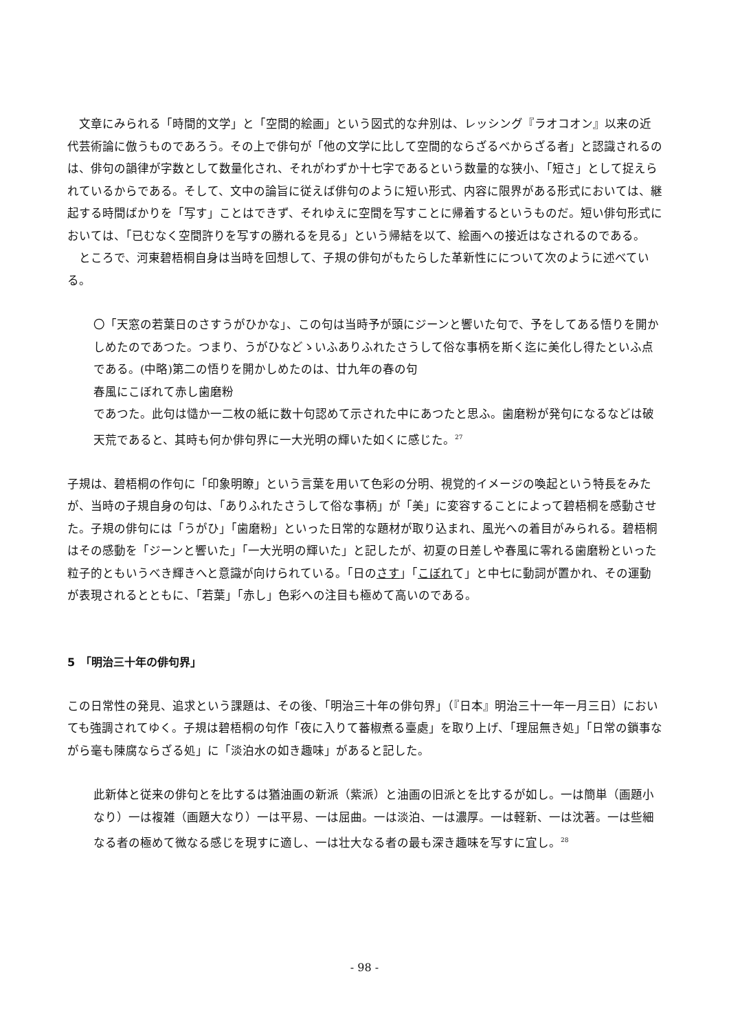文章にみられる「時間的文学」と「空間的絵画」という図式的な弁別は、レッシング『ラオコオン』以来の近代芸術論に倣うものであろう。その上で俳句が「他の文学に比して空間的ならざるべからざる者」と認識されるのは、俳句の韻律が字数として数量化され、それがわずか十七字であるという数量的な狭小、「短さ」として捉えられているからである。そして、文中の論旨に従えば俳句のように短い形式、内容に限界がある形式においては、継起する時間ばかりを「写す」ことはできず、それゆえに空間を写すことに帰着するというものだ。短い俳句形式においては、「已むなく空間許りを写すの勝れるを見る」という帰結を以て、絵画への接近はなされるのである。
　ところで、河東碧梧桐自身は当時を回想して、子規の俳句がもたらした革新性にについて次のように述べている。
〇「天窓の若葉日のさすうがひかな」、この句は当時予が頭にジーンと響いた句で、予をしてある悟りを開かしめたのであつた。つまり、うがひなどゝいふありふれたさうして俗な事柄を斯く迄に美化し得たといふ点である。(中略)第二の悟りを開かしめたのは、廿九年の春の句
春風にこぼれて赤し歯磨粉
であつた。此句は慥か一二枚の紙に数十句認めて示された中にあつたと思ふ。歯磨粉が発句になるなどは破天荒であると、其時も何か俳句界に一大光明の輝いた如くに感じた。<sup>27</sup>
子規は、碧梧桐の作句に「印象明瞭」という言葉を用いて色彩の分明、視覚的イメージの喚起という特長をみたが、当時の子規自身の句は、「ありふれたさうして俗な事柄」が「美」に変容することによって碧梧桐を感動させた。子規の俳句には「うがひ」「歯磨粉」といった日常的な題材が取り込まれ、風光への着目がみられる。碧梧桐はその感動を「ジーンと響いた」「一大光明の輝いた」と記したが、初夏の日差しや春風に零れる歯磨粉といった粒子的ともいうべき輝きへと意識が向けられている。「日のさす」「こぼれて」と中七に動詞が置かれ、その運動が表現されるとともに、「若葉」「赤し」色彩への注目も極めて高いのである。
5　「明治三十年の俳句界」
この日常性の発見、追求という課題は、その後、「明治三十年の俳句界」（『日本』明治三十一年一月三日）においても強調されてゆく。子規は碧梧桐の句作「夜に入りて蕃椒煮る臺處」を取り上げ、「理屈無き処」「日常の鎖事ながら毫も陳腐ならざる処」に「淡泊水の如き趣味」があると記した。
此新体と従来の俳句とを比するは猶油画の新派（紫派）と油画の旧派とを比するが如し。一は簡単（画題小なり）一は複雑（画題大なり）一は平易、一は屈曲。一は淡泊、一は濃厚。一は軽新、一は沈著。一は些細なる者の極めて微なる感じを現すに適し、一は壮大なる者の最も深き趣味を写すに宜し。<sup>28</sup>
- 98 -